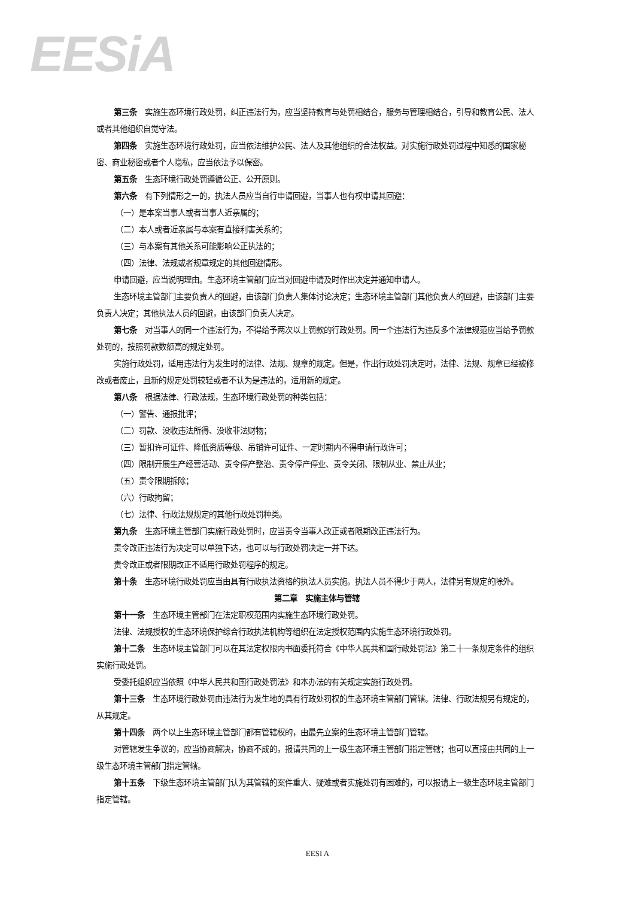EESiA
第三条　实施生态环境行政处罚，纠正违法行为，应当坚持教育与处罚相结合，服务与管理相结合，引导和教育公民、法人或者其他组织自觉守法。
第四条　实施生态环境行政处罚，应当依法维护公民、法人及其他组织的合法权益。对实施行政处罚过程中知悉的国家秘密、商业秘密或者个人隐私，应当依法予以保密。
第五条　生态环境行政处罚遵循公正、公开原则。
第六条　有下列情形之一的，执法人员应当自行申请回避，当事人也有权申请其回避：
（一）是本案当事人或者当事人近亲属的；
（二）本人或者近亲属与本案有直接利害关系的；
（三）与本案有其他关系可能影响公正执法的；
（四）法律、法规或者规章规定的其他回避情形。
申请回避，应当说明理由。生态环境主管部门应当对回避申请及时作出决定并通知申请人。
生态环境主管部门主要负责人的回避，由该部门负责人集体讨论决定；生态环境主管部门其他负责人的回避，由该部门主要负责人决定；其他执法人员的回避，由该部门负责人决定。
第七条　对当事人的同一个违法行为，不得给予两次以上罚款的行政处罚。同一个违法行为违反多个法律规范应当给予罚款处罚的，按照罚款数额高的规定处罚。
实施行政处罚，适用违法行为发生时的法律、法规、规章的规定。但是，作出行政处罚决定时，法律、法规、规章已经被修改或者废止，且新的规定处罚较轻或者不认为是违法的，适用新的规定。
第八条　根据法律、行政法规，生态环境行政处罚的种类包括：
（一）警告、通报批评；
（二）罚款、没收违法所得、没收非法财物；
（三）暂扣许可证件、降低资质等级、吊销许可证件、一定时期内不得申请行政许可；
（四）限制开展生产经营活动、责令停产整治、责令停产停业、责令关闭、限制从业、禁止从业；
（五）责令限期拆除；
（六）行政拘留；
（七）法律、行政法规规定的其他行政处罚种类。
第九条　生态环境主管部门实施行政处罚时，应当责令当事人改正或者限期改正违法行为。
责令改正违法行为决定可以单独下达，也可以与行政处罚决定一并下达。
责令改正或者限期改正不适用行政处罚程序的规定。
第十条　生态环境行政处罚应当由具有行政执法资格的执法人员实施。执法人员不得少于两人，法律另有规定的除外。
第二章　实施主体与管辖
第十一条　生态环境主管部门在法定职权范围内实施生态环境行政处罚。
法律、法规授权的生态环境保护综合行政执法机构等组织在法定授权范围内实施生态环境行政处罚。
第十二条　生态环境主管部门可以在其法定权限内书面委托符合《中华人民共和国行政处罚法》第二十一条规定条件的组织实施行政处罚。
受委托组织应当依照《中华人民共和国行政处罚法》和本办法的有关规定实施行政处罚。
第十三条　生态环境行政处罚由违法行为发生地的具有行政处罚权的生态环境主管部门管辖。法律、行政法规另有规定的，从其规定。
第十四条　两个以上生态环境主管部门都有管辖权的，由最先立案的生态环境主管部门管辖。
对管辖发生争议的，应当协商解决，协商不成的，报请共同的上一级生态环境主管部门指定管辖；也可以直接由共同的上一级生态环境主管部门指定管辖。
第十五条　下级生态环境主管部门认为其管辖的案件重大、疑难或者实施处罚有困难的，可以报请上一级生态环境主管部门指定管辖。
EESI A